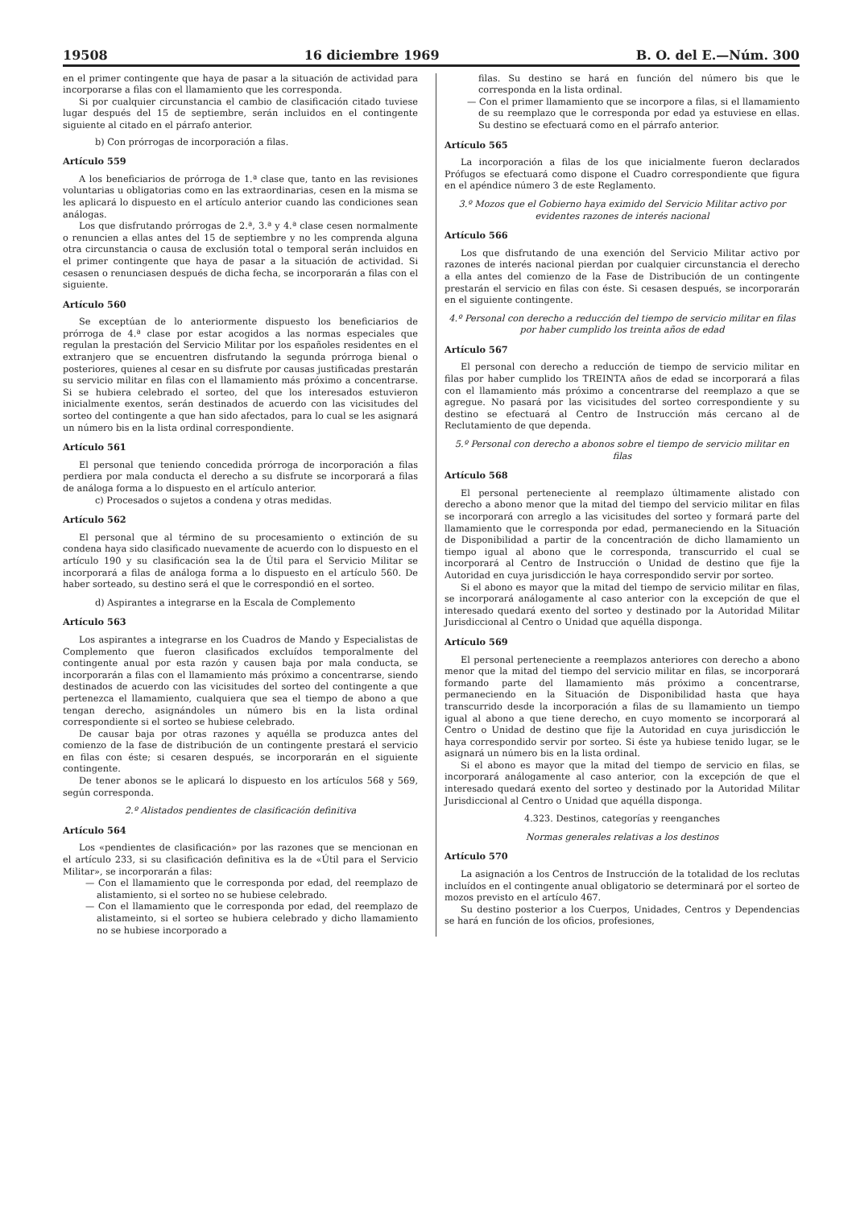19508 16 diciembre 1969 B. O. del E.—Núm. 300
en el primer contingente que haya de pasar a la situación de actividad para incorporarse a filas con el llamamiento que les corresponda.
Si por cualquier circunstancia el cambio de clasificación citado tuviese lugar después del 15 de septiembre, serán incluidos en el contingente siguiente al citado en el párrafo anterior.
b) Con prórrogas de incorporación a filas.
Artículo 559
A los beneficiarios de prórroga de 1.ª clase que, tanto en las revisiones voluntarias u obligatorias como en las extraordinarias, cesen en la misma se les aplicará lo dispuesto en el artículo anterior cuando las condiciones sean análogas.
Los que disfrutando prórrogas de 2.ª, 3.ª y 4.ª clase cesen normalmente o renuncien a ellas antes del 15 de septiembre y no les comprenda alguna otra circunstancia o causa de exclusión total o temporal serán incluidos en el primer contingente que haya de pasar a la situación de actividad. Si cesasen o renunciasen después de dicha fecha, se incorporarán a filas con el siguiente.
Artículo 560
Se exceptúan de lo anteriormente dispuesto los beneficiarios de prórroga de 4.ª clase por estar acogidos a las normas especiales que regulan la prestación del Servicio Militar por los españoles residentes en el extranjero que se encuentren disfrutando la segunda prórroga bienal o posteriores, quienes al cesar en su disfrute por causas justificadas prestarán su servicio militar en filas con el llamamiento más próximo a concentrarse. Si se hubiera celebrado el sorteo, del que los interesados estuvieron inicialmente exentos, serán destinados de acuerdo con las vicisitudes del sorteo del contingente a que han sido afectados, para lo cual se les asignará un número bis en la lista ordinal correspondiente.
Artículo 561
El personal que teniendo concedida prórroga de incorporación a filas perdiera por mala conducta el derecho a su disfrute se incorporará a filas de análoga forma a lo dispuesto en el artículo anterior.
c) Procesados o sujetos a condena y otras medidas.
Artículo 562
El personal que al término de su procesamiento o extinción de su condena haya sido clasificado nuevamente de acuerdo con lo dispuesto en el artículo 190 y su clasificación sea la de Útil para el Servicio Militar se incorporará a filas de análoga forma a lo dispuesto en el artículo 560. De haber sorteado, su destino será el que le correspondió en el sorteo.
d) Aspirantes a integrarse en la Escala de Complemento
Artículo 563
Los aspirantes a integrarse en los Cuadros de Mando y Especialistas de Complemento que fueron clasificados excluídos temporalmente del contingente anual por esta razón y causen baja por mala conducta, se incorporarán a filas con el llamamiento más próximo a concentrarse, siendo destinados de acuerdo con las vicisitudes del sorteo del contingente a que pertenezca el llamamiento, cualquiera que sea el tiempo de abono a que tengan derecho, asignándoles un número bis en la lista ordinal correspondiente si el sorteo se hubiese celebrado.
De causar baja por otras razones y aquélla se produzca antes del comienzo de la fase de distribución de un contingente prestará el servicio en filas con éste; si cesaren después, se incorporarán en el siguiente contingente.
De tener abonos se le aplicará lo dispuesto en los artículos 568 y 569, según corresponda.
2.º Alistados pendientes de clasificación definitiva
Artículo 564
Los «pendientes de clasificación» por las razones que se mencionan en el artículo 233, si su clasificación definitiva es la de «Útil para el Servicio Militar», se incorporarán a filas:
— Con el llamamiento que le corresponda por edad, del reemplazo de alistamiento, si el sorteo no se hubiese celebrado.
— Con el llamamiento que le corresponda por edad, del reemplazo de alistameinto, si el sorteo se hubiera celebrado y dicho llamamiento no se hubiese incorporado a
filas. Su destino se hará en función del número bis que le corresponda en la lista ordinal.
— Con el primer llamamiento que se incorpore a filas, si el llamamiento de su reemplazo que le corresponda por edad ya estuviese en ellas. Su destino se efectuará como en el párrafo anterior.
Artículo 565
La incorporación a filas de los que inicialmente fueron declarados Prófugos se efectuará como dispone el Cuadro correspondiente que figura en el apéndice número 3 de este Reglamento.
3.º Mozos que el Gobierno haya eximido del Servicio Militar activo por evidentes razones de interés nacional
Artículo 566
Los que disfrutando de una exención del Servicio Militar activo por razones de interés nacional pierdan por cualquier circunstancia el derecho a ella antes del comienzo de la Fase de Distribución de un contingente prestarán el servicio en filas con éste. Si cesasen después, se incorporarán en el siguiente contingente.
4.º Personal con derecho a reducción del tiempo de servicio militar en filas por haber cumplido los treinta años de edad
Artículo 567
El personal con derecho a reducción de tiempo de servicio militar en filas por haber cumplido los TREINTA años de edad se incorporará a filas con el llamamiento más próximo a concentrarse del reemplazo a que se agregue. No pasará por las vicisitudes del sorteo correspondiente y su destino se efectuará al Centro de Instrucción más cercano al de Reclutamiento de que dependa.
5.º Personal con derecho a abonos sobre el tiempo de servicio militar en filas
Artículo 568
El personal perteneciente al reemplazo últimamente alistado con derecho a abono menor que la mitad del tiempo del servicio militar en filas se incorporará con arreglo a las vicisitudes del sorteo y formará parte del llamamiento que le corresponda por edad, permaneciendo en la Situación de Disponibilidad a partir de la concentración de dicho llamamiento un tiempo igual al abono que le corresponda, transcurrido el cual se incorporará al Centro de Instrucción o Unidad de destino que fije la Autoridad en cuya jurisdicción le haya correspondido servir por sorteo.
Si el abono es mayor que la mitad del tiempo de servicio militar en filas, se incorporará análogamente al caso anterior con la excepción de que el interesado quedará exento del sorteo y destinado por la Autoridad Militar Jurisdiccional al Centro o Unidad que aquélla disponga.
Artículo 569
El personal perteneciente a reemplazos anteriores con derecho a abono menor que la mitad del tiempo del servicio militar en filas, se incorporará formando parte del llamamiento más próximo a concentrarse, permaneciendo en la Situación de Disponibilidad hasta que haya transcurrido desde la incorporación a filas de su llamamiento un tiempo igual al abono a que tiene derecho, en cuyo momento se incorporará al Centro o Unidad de destino que fije la Autoridad en cuya jurisdicción le haya correspondido servir por sorteo. Si éste ya hubiese tenido lugar, se le asignará un número bis en la lista ordinal.
Si el abono es mayor que la mitad del tiempo de servicio en filas, se incorporará análogamente al caso anterior, con la excepción de que el interesado quedará exento del sorteo y destinado por la Autoridad Militar Jurisdiccional al Centro o Unidad que aquélla disponga.
4.323. Destinos, categorías y reenganches
Normas generales relativas a los destinos
Artículo 570
La asignación a los Centros de Instrucción de la totalidad de los reclutas incluídos en el contingente anual obligatorio se determinará por el sorteo de mozos previsto en el artículo 467.
Su destino posterior a los Cuerpos, Unidades, Centros y Dependencias se hará en función de los oficios, profesiones,